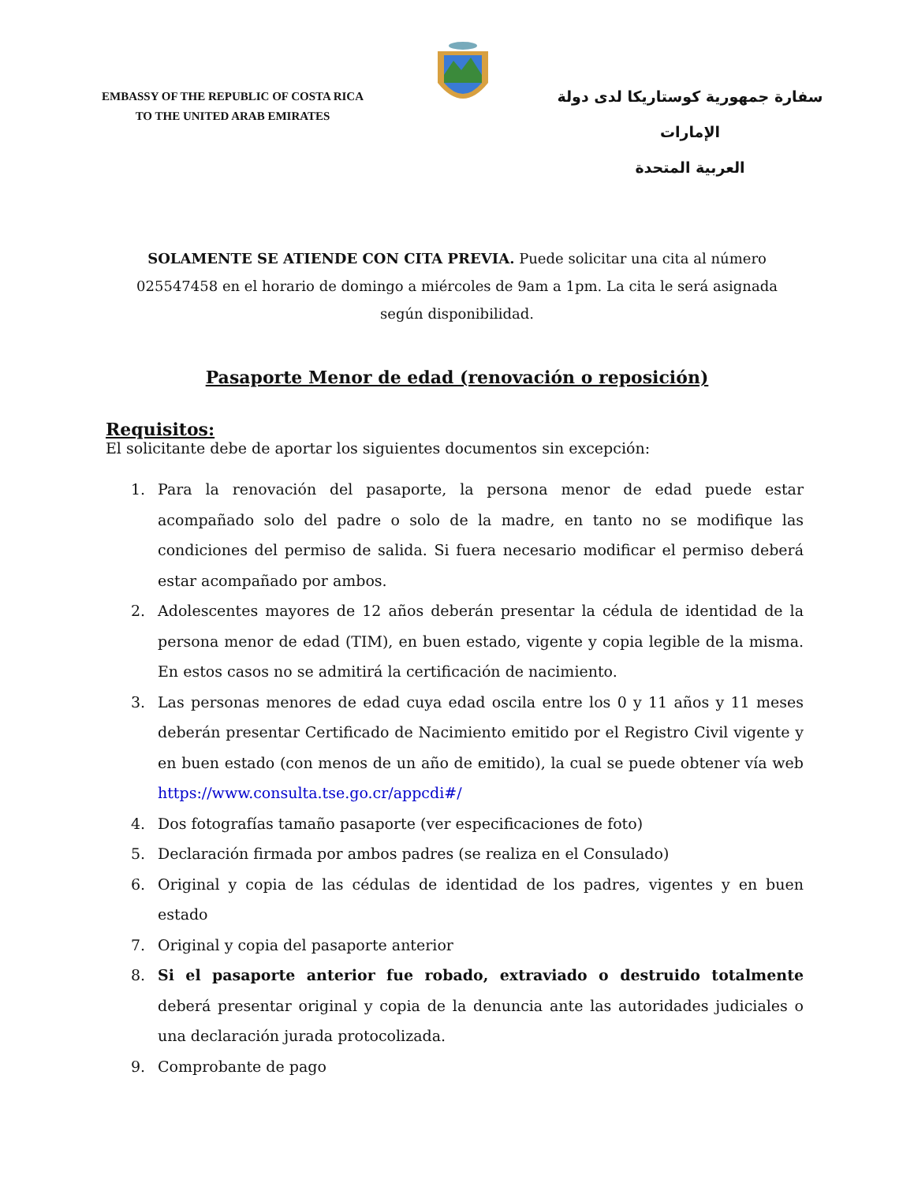EMBASSY OF THE REPUBLIC OF COSTA RICA
TO THE UNITED ARAB EMIRATES
سفارة جمهورية كوستاريكا لدى دولة الإمارات
العربية المتحدة
SOLAMENTE SE ATIENDE CON CITA PREVIA. Puede solicitar una cita al número 025547458 en el horario de domingo a miércoles de 9am a 1pm. La cita le será asignada según disponibilidad.
Pasaporte Menor de edad (renovación o reposición)
Requisitos:
El solicitante debe de aportar los siguientes documentos sin excepción:
1. Para la renovación del pasaporte, la persona menor de edad puede estar acompañado solo del padre o solo de la madre, en tanto no se modifique las condiciones del permiso de salida. Si fuera necesario modificar el permiso deberá estar acompañado por ambos.
2. Adolescentes mayores de 12 años deberán presentar la cédula de identidad de la persona menor de edad (TIM), en buen estado, vigente y copia legible de la misma. En estos casos no se admitirá la certificación de nacimiento.
3. Las personas menores de edad cuya edad oscila entre los 0 y 11 años y 11 meses deberán presentar Certificado de Nacimiento emitido por el Registro Civil vigente y en buen estado (con menos de un año de emitido), la cual se puede obtener vía web https://www.consulta.tse.go.cr/appcdi#/
4. Dos fotografías tamaño pasaporte (ver especificaciones de foto)
5. Declaración firmada por ambos padres (se realiza en el Consulado)
6. Original y copia de las cédulas de identidad de los padres, vigentes y en buen estado
7. Original y copia del pasaporte anterior
8. Si el pasaporte anterior fue robado, extraviado o destruido totalmente deberá presentar original y copia de la denuncia ante las autoridades judiciales o una declaración jurada protocolizada.
9. Comprobante de pago